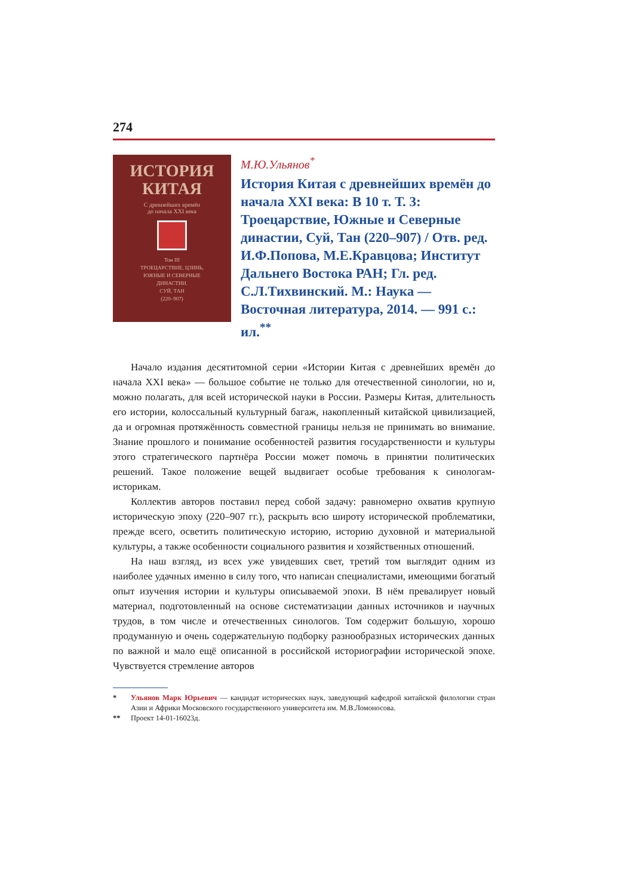274
ИСТОРИЯ
КИТАЯ
С древнейших времён
до начала XXI века
Том III
ТРОЕЦАРСТВИЕ, ЦЗИНЬ,
ЮЖНЫЕ И СЕВЕРНЫЕ
ДИНАСТИИ.
СУЙ, ТАН
(220–907)
М.Ю.Ульянов<sup>*</sup>
История Китая с древнейших времён до начала XXI века: В 10 т. Т. 3: Троецарствие, Южные и Северные династии, Суй, Тан (220–907) / Отв. ред. И.Ф.Попова, М.Е.Кравцова; Институт Дальнего Востока РАН; Гл. ред. С.Л.Тихвинский. М.: Наука — Восточная литература, 2014. — 991 с.: ил.<sup>**</sup>
Начало издания десятитомной серии «Истории Китая с древнейших времён до начала XXI века» — большое событие не только для отечественной синологии, но и, можно полагать, для всей исторической науки в России. Размеры Китая, длительность его истории, колоссальный культурный багаж, накопленный китайской цивилизацией, да и огромная протяжённость совместной границы нельзя не принимать во внимание. Знание прошлого и понимание особенностей развития государственности и культуры этого стратегического партнёра России может помочь в принятии политических решений. Такое положение вещей выдвигает особые требования к синологам-историкам.
Коллектив авторов поставил перед собой задачу: равномерно охватив крупную историческую эпоху (220–907 гг.), раскрыть всю широту исторической проблематики, прежде всего, осветить политическую историю, историю духовной и материальной культуры, а также особенности социального развития и хозяйственных отношений.
На наш взгляд, из всех уже увидевших свет, третий том выглядит одним из наиболее удачных именно в силу того, что написан специалистами, имеющими богатый опыт изучения истории и культуры описываемой эпохи. В нём превалирует новый материал, подготовленный на основе систематизации данных источников и научных трудов, в том числе и отечественных синологов. Том содержит большую, хорошо продуманную и очень содержательную подборку разнообразных исторических данных по важной и мало ещё описанной в российской историографии исторической эпохе. Чувствуется стремление авторов
* Ульянов Марк Юрьевич — кандидат исторических наук, заведующий кафедрой китайской филологии стран Азии и Африки Московского государственного университета им. М.В.Ломоносова.
** Проект 14-01-16023д.